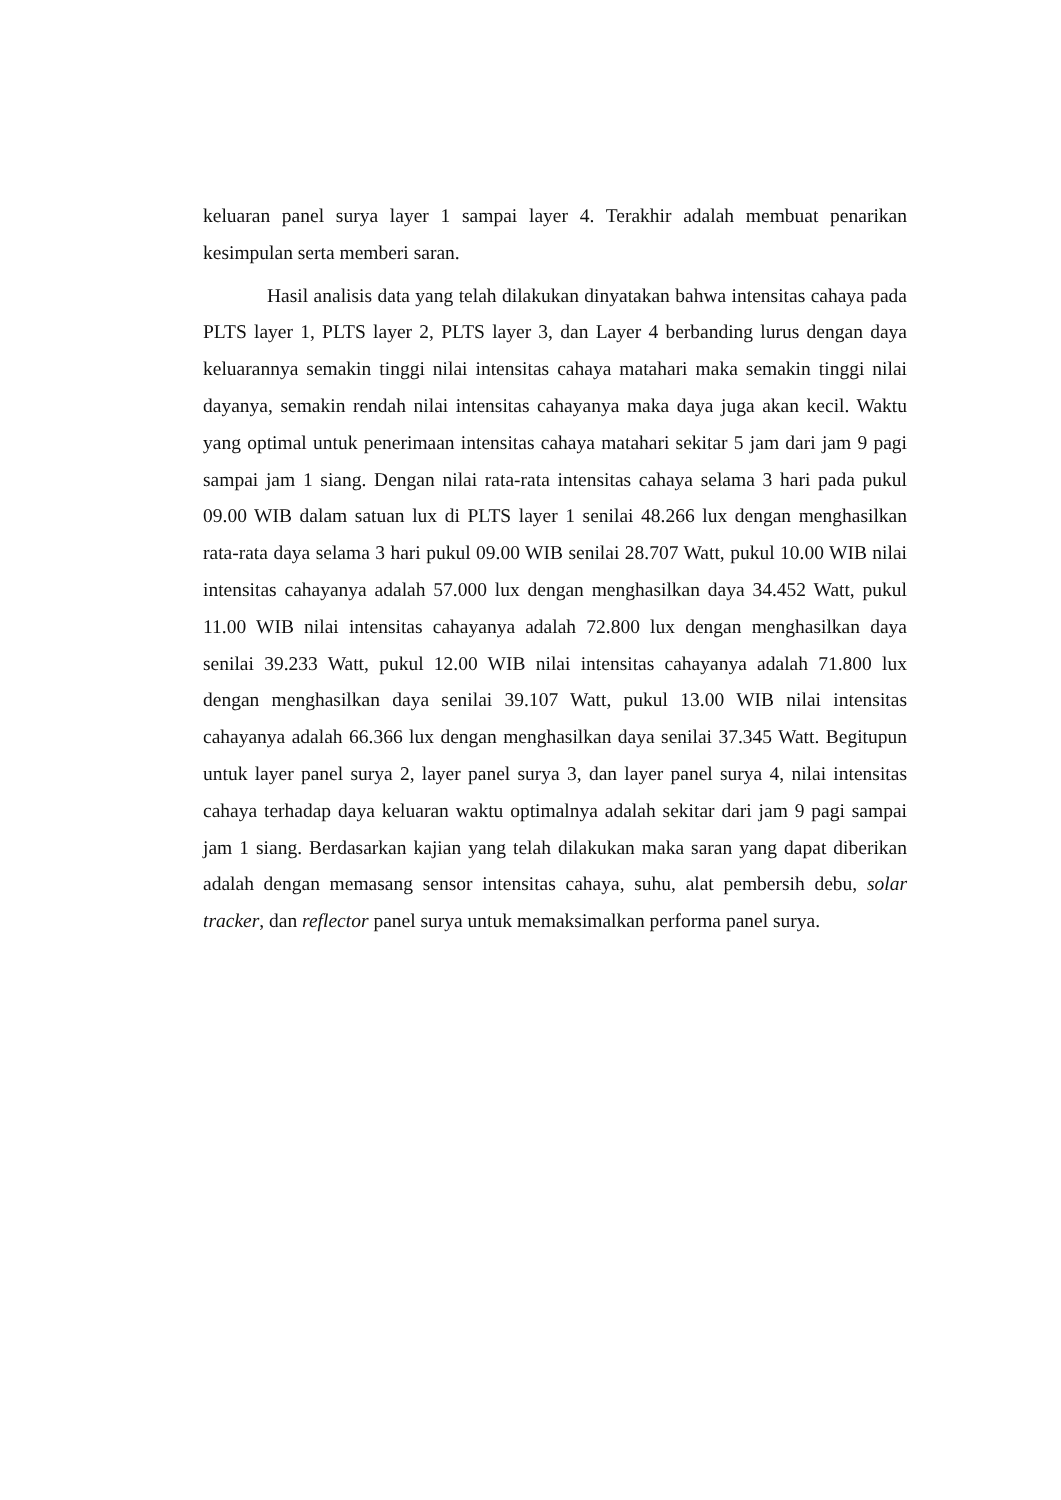keluaran panel surya layer 1 sampai layer 4. Terakhir adalah membuat penarikan kesimpulan serta memberi saran.
Hasil analisis data yang telah dilakukan dinyatakan bahwa intensitas cahaya pada PLTS layer 1, PLTS layer 2, PLTS layer 3, dan Layer 4 berbanding lurus dengan daya keluarannya semakin tinggi nilai intensitas cahaya matahari maka semakin tinggi nilai dayanya, semakin rendah nilai intensitas cahayanya maka daya juga akan kecil. Waktu yang optimal untuk penerimaan intensitas cahaya matahari sekitar 5 jam dari jam 9 pagi sampai jam 1 siang. Dengan nilai rata-rata intensitas cahaya selama 3 hari pada pukul 09.00 WIB dalam satuan lux di PLTS layer 1 senilai 48.266 lux dengan menghasilkan rata-rata daya selama 3 hari pukul 09.00 WIB senilai 28.707 Watt, pukul 10.00 WIB nilai intensitas cahayanya adalah 57.000 lux dengan menghasilkan daya 34.452 Watt, pukul 11.00 WIB nilai intensitas cahayanya adalah 72.800 lux dengan menghasilkan daya senilai 39.233 Watt, pukul 12.00 WIB nilai intensitas cahayanya adalah 71.800 lux dengan menghasilkan daya senilai 39.107 Watt, pukul 13.00 WIB nilai intensitas cahayanya adalah 66.366 lux dengan menghasilkan daya senilai 37.345 Watt. Begitupun untuk layer panel surya 2, layer panel surya 3, dan layer panel surya 4, nilai intensitas cahaya terhadap daya keluaran waktu optimalnya adalah sekitar dari jam 9 pagi sampai jam 1 siang. Berdasarkan kajian yang telah dilakukan maka saran yang dapat diberikan adalah dengan memasang sensor intensitas cahaya, suhu, alat pembersih debu, solar tracker, dan reflector panel surya untuk memaksimalkan performa panel surya.